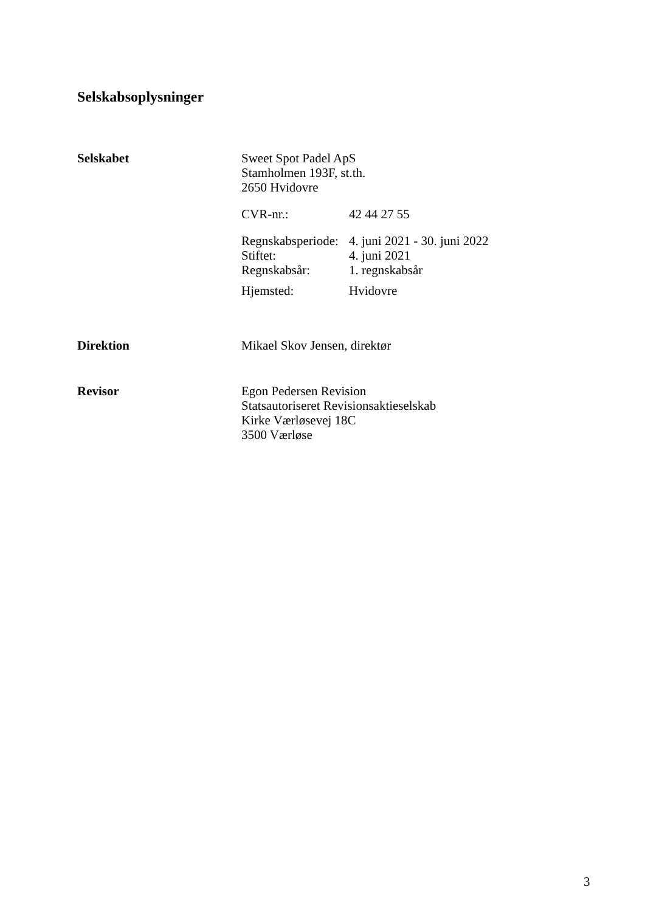Selskabsoplysninger
Selskabet
Sweet Spot Padel ApS
Stamholmen 193F, st.th.
2650 Hvidovre
CVR-nr.: 42 44 27 55
Regnskabsperiode: 4. juni 2021 - 30. juni 2022
Stiftet: 4. juni 2021
Regnskabsår: 1. regnskabsår
Hjemsted: Hvidovre
Direktion
Mikael Skov Jensen, direktør
Revisor
Egon Pedersen Revision
Statsautoriseret Revisionsaktieselskab
Kirke Værløsevej 18C
3500 Værløse
3